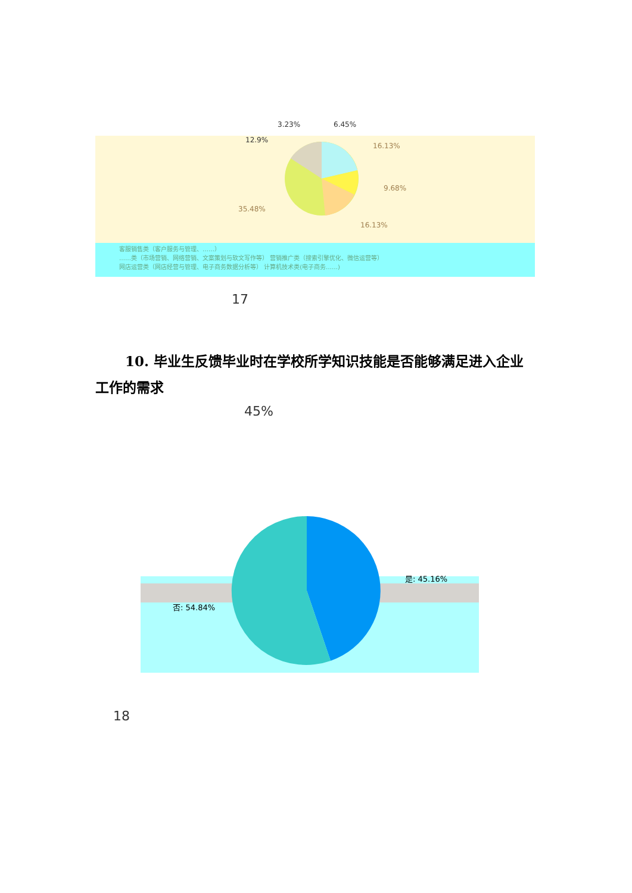3.23% 6.45%
12.9%
16.13%
9.68%
35.48%
16.13%
客服销售类（客户服务与管理、……）
……类（市场营销、网络营销、文案策划与软文写作等） 营销推广类（搜索引擎优化、微信运营等）
网店运营类（网店经营与管理、电子商务数据分析等） 计算机技术类(电子商务……)
17
10. 毕业生反馈毕业时在学校所学知识技能是否能够满足进入企业工作的需求
45%
是: 45.16%
否: 54.84%
18